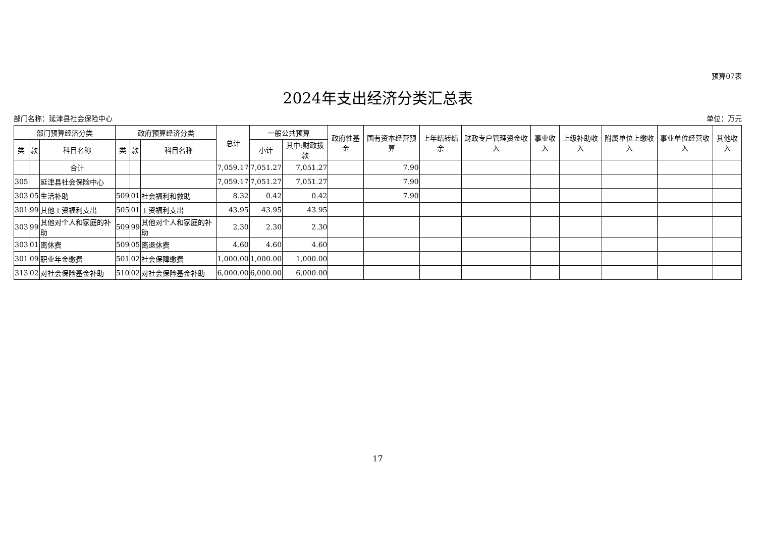预算07表
2024年支出经济分类汇总表
部门名称：延津县社会保险中心 单位：万元
| 部门预算经济分类 | | | 政府预算经济分类 | | | 总计 | 一般公共预算 | | 政府性基金 | 国有资本经营预算 | 上年结转结余 | 财政专户管理资金收入 | 事业收入 | 上级补助收入 | 附属单位上缴收入 | 事业单位经营收入 | 其他收入 |
| --- | --- | --- | --- | --- | --- | --- | --- | --- | --- | --- | --- | --- | --- | --- | --- | --- | --- |
| 类 | 款 | 科目名称 | 类 | 款 | 科目名称 | | 小计 | 其中:财政拨款 | | | | | | | | | |
| | | 合计 | | | | 7,059.17 | 7,051.27 | 7,051.27 | | 7.90 | | | | | | | |
| 305 | | 延津县社会保险中心 | | | | 7,059.17 | 7,051.27 | 7,051.27 | | 7.90 | | | | | | | |
| 303 | 05 | 生活补助 | 509 | 01 | 社会福利和救助 | 8.32 | 0.42 | 0.42 | | 7.90 | | | | | | | |
| 301 | 99 | 其他工资福利支出 | 505 | 01 | 工资福利支出 | 43.95 | 43.95 | 43.95 | | | | | | | | | |
| 303 | 99 | 其他对个人和家庭的补助 | 509 | 99 | 其他对个人和家庭的补助 | 2.30 | 2.30 | 2.30 | | | | | | | | | |
| 303 | 01 | 离休费 | 509 | 05 | 离退休费 | 4.60 | 4.60 | 4.60 | | | | | | | | | |
| 301 | 09 | 职业年金缴费 | 501 | 02 | 社会保障缴费 | 1,000.00 | 1,000.00 | 1,000.00 | | | | | | | | | |
| 313 | 02 | 对社会保险基金补助 | 510 | 02 | 对社会保险基金补助 | 6,000.00 | 6,000.00 | 6,000.00 | | | | | | | | | |
17